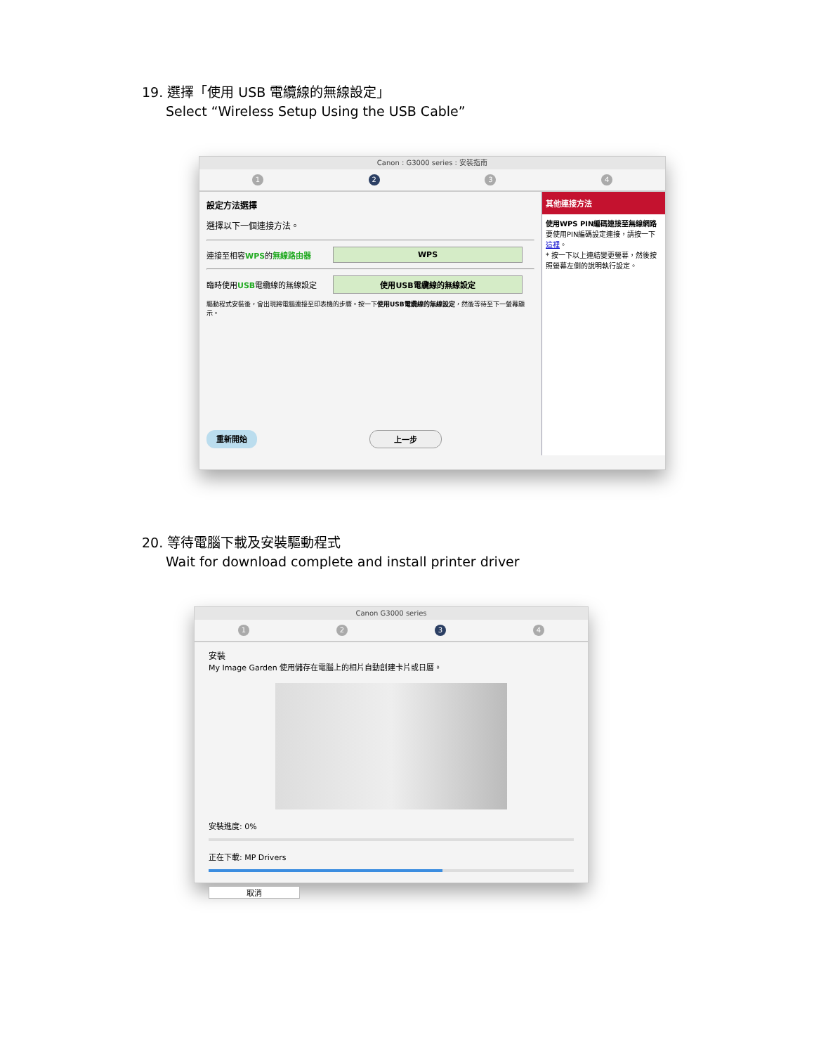19. 選擇「使用 USB 電纜線的無線設定」
Select “Wireless Setup Using the USB Cable”
Canon : G3000 series : 安裝指南
1 2 3 4
設定方法選擇
選擇以下一個連接方法。
連接至相容WPS的無線路由器
WPS
臨時使用USB電纜線的無線設定
使用USB電纜線的無線設定
驅動程式安裝後，會出現將電腦連接至印表機的步驟。按一下使用USB電纜線的無線設定，然後等待至下一螢幕顯示。
重新開始 上一步
其他連接方法
使用WPS PIN編碼連接至無線網路
要使用PIN編碼設定連接，請按一下這裡。
* 按一下以上連結變更螢幕，然後按照螢幕左側的說明執行設定。
20. 等待電腦下載及安裝驅動程式
Wait for download complete and install printer driver
Canon G3000 series
1 2 3 4
安裝
My Image Garden 使用儲存在電腦上的相片自動創建卡片或日曆。
安裝進度: 0%
正在下載: MP Drivers
取消